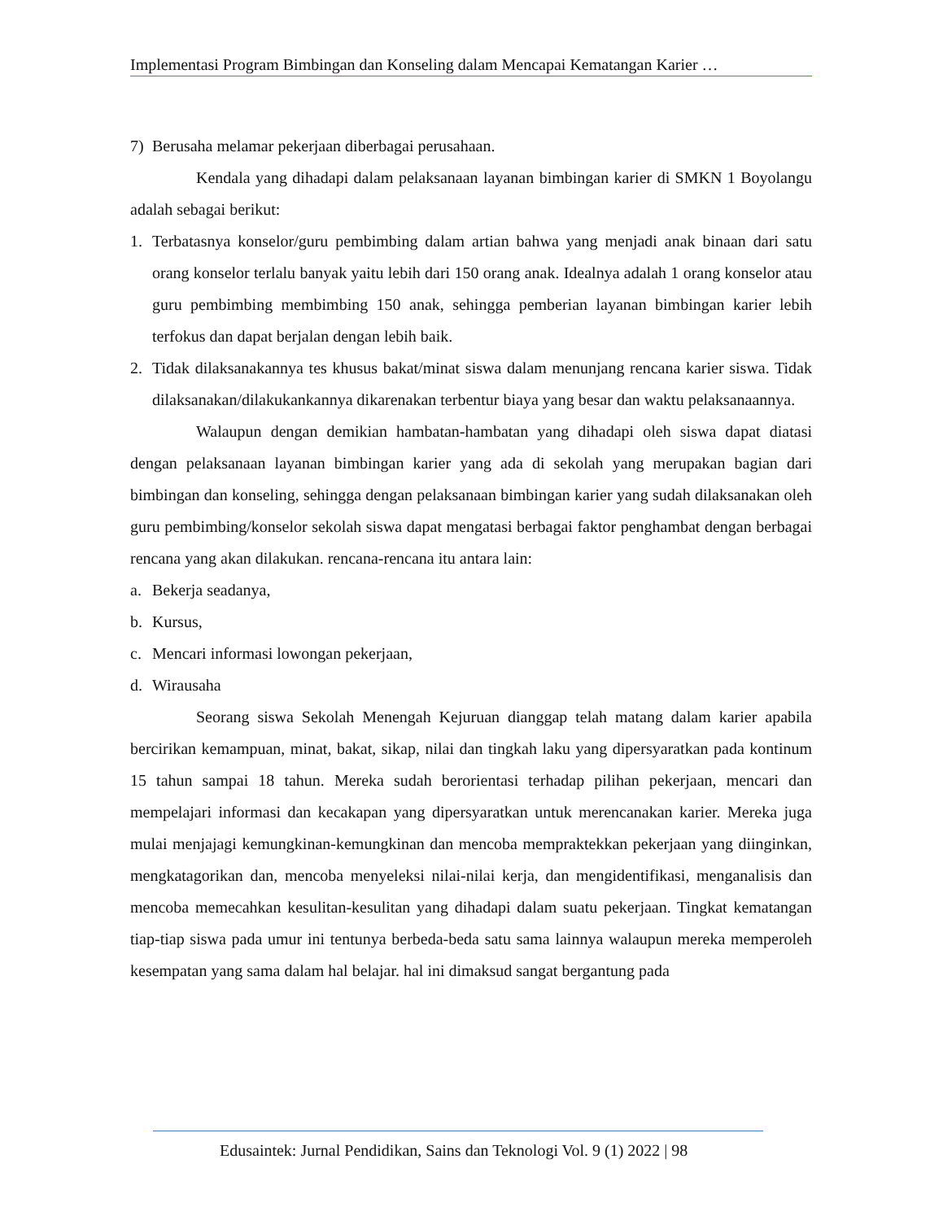Implementasi Program Bimbingan dan Konseling dalam Mencapai Kematangan Karier …
7) Berusaha melamar pekerjaan diberbagai perusahaan.
Kendala yang dihadapi dalam pelaksanaan layanan bimbingan karier di SMKN 1 Boyolangu adalah sebagai berikut:
1. Terbatasnya konselor/guru pembimbing dalam artian bahwa yang menjadi anak binaan dari satu orang konselor terlalu banyak yaitu lebih dari 150 orang anak. Idealnya adalah 1 orang konselor atau guru pembimbing membimbing 150 anak, sehingga pemberian layanan bimbingan karier lebih terfokus dan dapat berjalan dengan lebih baik.
2. Tidak dilaksanakannya tes khusus bakat/minat siswa dalam menunjang rencana karier siswa. Tidak dilaksanakan/dilakukankannya dikarenakan terbentur biaya yang besar dan waktu pelaksanaannya.
Walaupun dengan demikian hambatan-hambatan yang dihadapi oleh siswa dapat diatasi dengan pelaksanaan layanan bimbingan karier yang ada di sekolah yang merupakan bagian dari bimbingan dan konseling, sehingga dengan pelaksanaan bimbingan karier yang sudah dilaksanakan oleh guru pembimbing/konselor sekolah siswa dapat mengatasi berbagai faktor penghambat dengan berbagai rencana yang akan dilakukan. rencana-rencana itu antara lain:
a. Bekerja seadanya,
b. Kursus,
c. Mencari informasi lowongan pekerjaan,
d. Wirausaha
Seorang siswa Sekolah Menengah Kejuruan dianggap telah matang dalam karier apabila bercirikan kemampuan, minat, bakat, sikap, nilai dan tingkah laku yang dipersyaratkan pada kontinum 15 tahun sampai 18 tahun. Mereka sudah berorientasi terhadap pilihan pekerjaan, mencari dan mempelajari informasi dan kecakapan yang dipersyaratkan untuk merencanakan karier. Mereka juga mulai menjajagi kemungkinan-kemungkinan dan mencoba mempraktekkan pekerjaan yang diinginkan, mengkatagorikan dan, mencoba menyeleksi nilai-nilai kerja, dan mengidentifikasi, menganalisis dan mencoba memecahkan kesulitan-kesulitan yang dihadapi dalam suatu pekerjaan. Tingkat kematangan tiap-tiap siswa pada umur ini tentunya berbeda-beda satu sama lainnya walaupun mereka memperoleh kesempatan yang sama dalam hal belajar. hal ini dimaksud sangat bergantung pada
Edusaintek: Jurnal Pendidikan, Sains dan Teknologi Vol. 9 (1) 2022 | 98